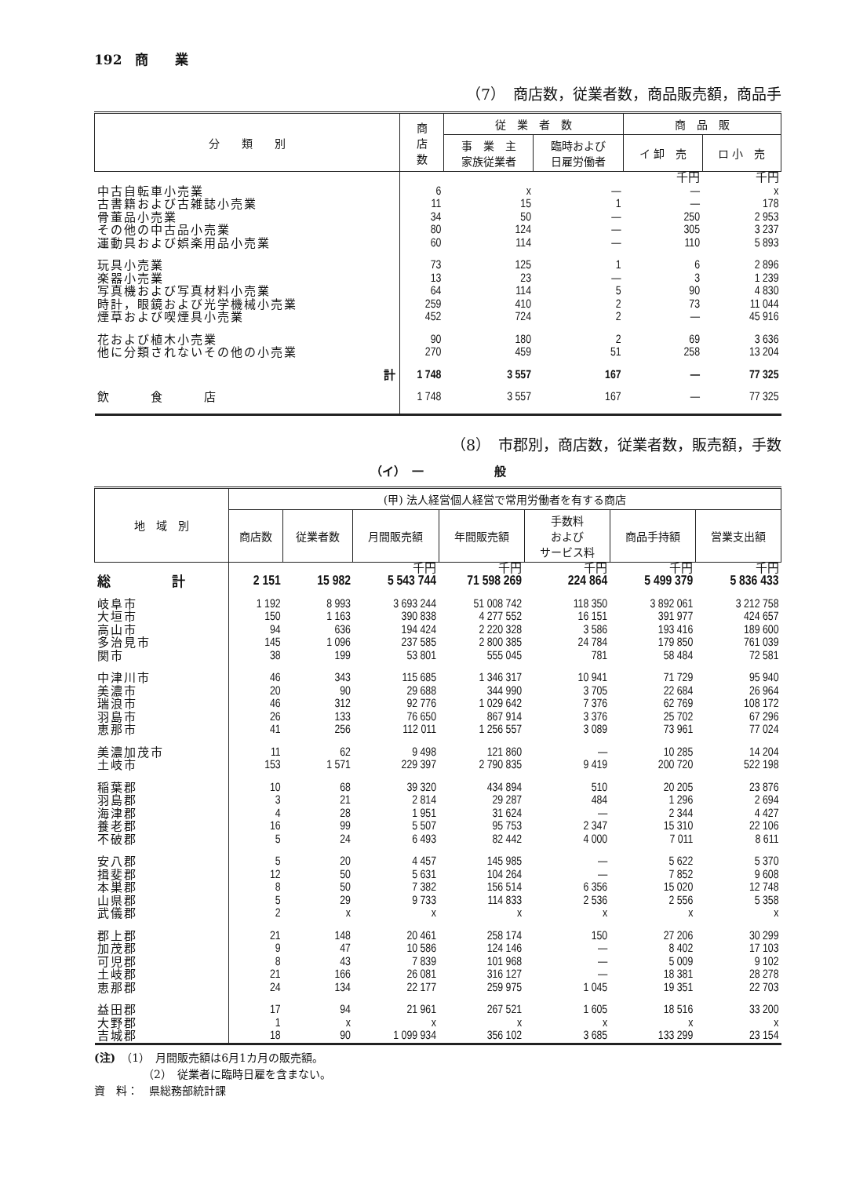192　商　　業
（7）　商店数，従業者数，商品販売額，商品手
| 分 類 別 | 商 店 数 | 従 業 者 数 | | 商 品 販 | |
| --- | --- | --- | --- | --- | --- |
| | | 事 業 主 家族従業者 | 臨時および 日雇労働者 | イ 卸 売 | ロ 小 売 |
| | | | | 千円 | 千円 |
| 中古自転車小売業 | 6 | x | — | — | x |
| 古書籍および古雑誌小売業 | 11 | 15 | 1 | — | 178 |
| 骨董品小売業 | 34 | 50 | — | 250 | 2 953 |
| その他の中古品小売業 | 80 | 124 | — | 305 | 3 237 |
| 運動具および娯楽用品小売業 | 60 | 114 | — | 110 | 5 893 |
| 玩具小売業 | 73 | 125 | 1 | 6 | 2 896 |
| 楽器小売業 | 13 | 23 | — | 3 | 1 239 |
| 写真機および写真材料小売業 | 64 | 114 | 5 | 90 | 4 830 |
| 時計，眼鏡および光学機械小売業 | 259 | 410 | 2 | 73 | 11 044 |
| 煙草および喫煙具小売業 | 452 | 724 | 2 | — | 45 916 |
| 花および植木小売業 | 90 | 180 | 2 | 69 | 3 636 |
| 他に分類されないその他の小売業 | 270 | 459 | 51 | 258 | 13 204 |
| 計 | 1 748 | 3 557 | 167 | — | 77 325 |
| 飲 食 店 | 1 748 | 3 557 | 167 | — | 77 325 |
（8）　市郡別，商店数，従業者数，販売額，手数
（イ）　一　　　　　　般
| 地 域 別 | (甲) 法人経営個人経営で常用労働者を有する商店 | | | | | | |
| --- | --- | --- | --- | --- | --- | --- | --- |
| | 商店数 | 従業者数 | 月間販売額 | 年間販売額 | 手数料 および サービス料 | 商品手持額 | 営業支出額 |
| | | | 千円 | 千円 | 千円 | 千円 | 千円 |
| 総 計 | 2 151 | 15 982 | 5 543 744 | 71 598 269 | 224 864 | 5 499 379 | 5 836 433 |
| 岐阜市 | 1 192 | 8 993 | 3 693 244 | 51 008 742 | 118 350 | 3 892 061 | 3 212 758 |
| 大垣市 | 150 | 1 163 | 390 838 | 4 277 552 | 16 151 | 391 977 | 424 657 |
| 高山市 | 94 | 636 | 194 424 | 2 220 328 | 3 586 | 193 416 | 189 600 |
| 多治見市 | 145 | 1 096 | 237 585 | 2 800 385 | 24 784 | 179 850 | 761 039 |
| 関市 | 38 | 199 | 53 801 | 555 045 | 781 | 58 484 | 72 581 |
| 中津川市 | 46 | 343 | 115 685 | 1 346 317 | 10 941 | 71 729 | 95 940 |
| 美濃市 | 20 | 90 | 29 688 | 344 990 | 3 705 | 22 684 | 26 964 |
| 瑞浪市 | 46 | 312 | 92 776 | 1 029 642 | 7 376 | 62 769 | 108 172 |
| 羽島市 | 26 | 133 | 76 650 | 867 914 | 3 376 | 25 702 | 67 296 |
| 恵那市 | 41 | 256 | 112 011 | 1 256 557 | 3 089 | 73 961 | 77 024 |
| 美濃加茂市 | 11 | 62 | 9 498 | 121 860 | — | 10 285 | 14 204 |
| 土岐市 | 153 | 1 571 | 229 397 | 2 790 835 | 9 419 | 200 720 | 522 198 |
| 稲葉郡 | 10 | 68 | 39 320 | 434 894 | 510 | 20 205 | 23 876 |
| 羽島郡 | 3 | 21 | 2 814 | 29 287 | 484 | 1 296 | 2 694 |
| 海津郡 | 4 | 28 | 1 951 | 31 624 | — | 2 344 | 4 427 |
| 養老郡 | 16 | 99 | 5 507 | 95 753 | 2 347 | 15 310 | 22 106 |
| 不破郡 | 5 | 24 | 6 493 | 82 442 | 4 000 | 7 011 | 8 611 |
| 安八郡 | 5 | 20 | 4 457 | 145 985 | — | 5 622 | 5 370 |
| 揖斐郡 | 12 | 50 | 5 631 | 104 264 | — | 7 852 | 9 608 |
| 本巣郡 | 8 | 50 | 7 382 | 156 514 | 6 356 | 15 020 | 12 748 |
| 山県郡 | 5 | 29 | 9 733 | 114 833 | 2 536 | 2 556 | 5 358 |
| 武儀郡 | 2 | x | x | x | x | x | x |
| 郡上郡 | 21 | 148 | 20 461 | 258 174 | 150 | 27 206 | 30 299 |
| 加茂郡 | 9 | 47 | 10 586 | 124 146 | — | 8 402 | 17 103 |
| 可児郡 | 8 | 43 | 7 839 | 101 968 | — | 5 009 | 9 102 |
| 土岐郡 | 21 | 166 | 26 081 | 316 127 | — | 18 381 | 28 278 |
| 恵那郡 | 24 | 134 | 22 177 | 259 975 | 1 045 | 19 351 | 22 703 |
| 益田郡 | 17 | 94 | 21 961 | 267 521 | 1 605 | 18 516 | 33 200 |
| 大野郡 | 1 | x | x | x | x | x | x |
| 吉城郡 | 18 | 90 | 1 099 934 | 356 102 | 3 685 | 133 299 | 23 154 |
(注)　（1）　月間販売額は6月1カ月の販売額。
（2）　従業者に臨時日雇を含まない。
資　料：　県総務部統計課